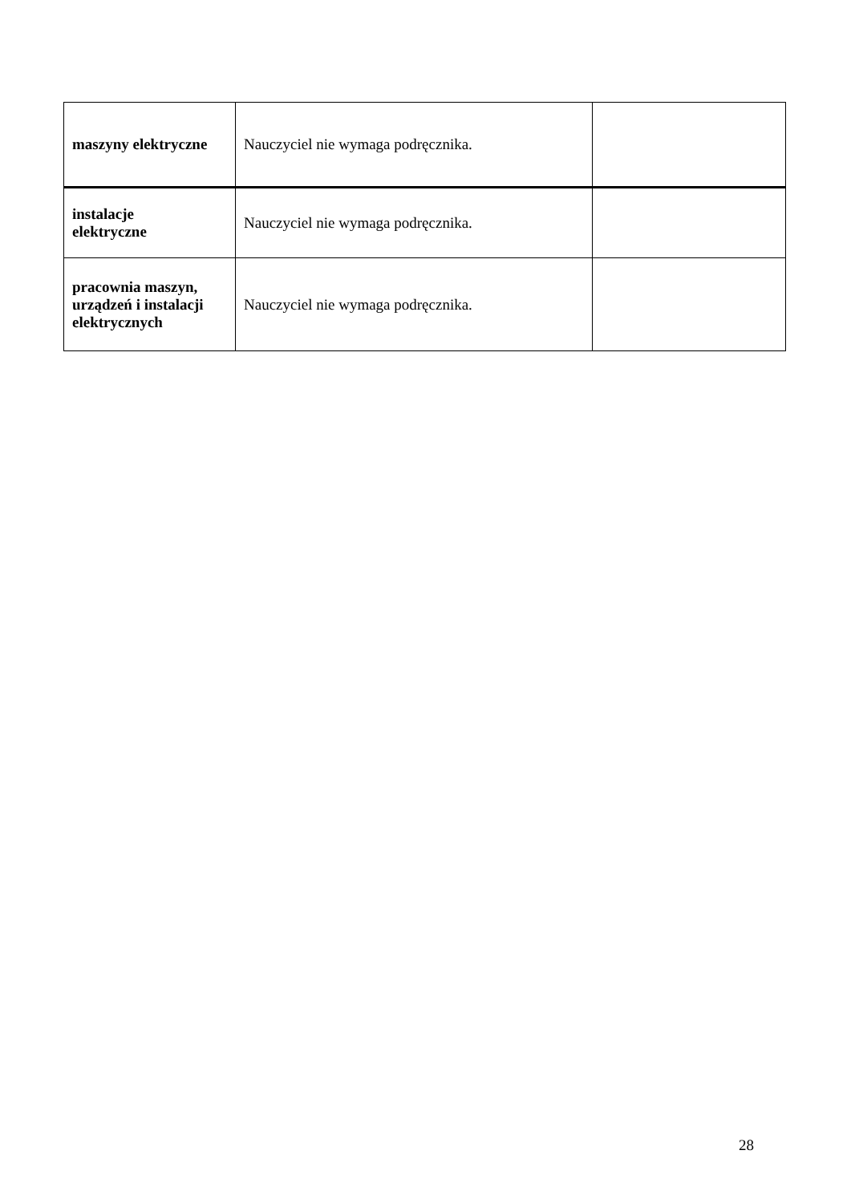| maszyny elektryczne | Nauczyciel nie wymaga podręcznika. | |
| instalacje elektryczne | Nauczyciel nie wymaga podręcznika. | |
| pracownia maszyn, urządzeń i instalacji elektrycznych | Nauczyciel nie wymaga podręcznika. | |
28